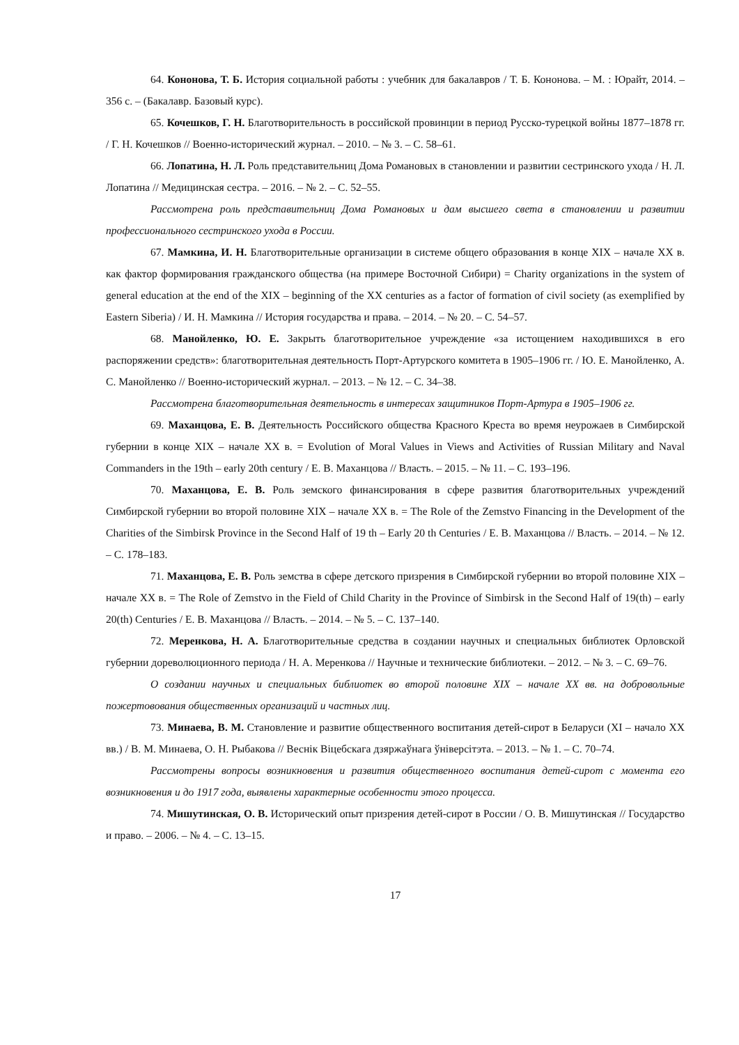64. Кононова, Т. Б. История социальной работы : учебник для бакалавров / Т. Б. Кононова. – М. : Юрайт, 2014. – 356 с. – (Бакалавр. Базовый курс).
65. Кочешков, Г. Н. Благотворительность в российской провинции в период Русско-турецкой войны 1877–1878 гг. / Г. Н. Кочешков // Военно-исторический журнал. – 2010. – № 3. – С. 58–61.
66. Лопатина, Н. Л. Роль представительниц Дома Романовых в становлении и развитии сестринского ухода / Н. Л. Лопатина // Медицинская сестра. – 2016. – № 2. – С. 52–55.
Рассмотрена роль представительниц Дома Романовых и дам высшего света в становлении и развитии профессионального сестринского ухода в России.
67. Мамкина, И. Н. Благотворительные организации в системе общего образования в конце XIX – начале XX в. как фактор формирования гражданского общества (на примере Восточной Сибири) = Charity organizations in the system of general education at the end of the XIX – beginning of the XX centuries as a factor of formation of civil society (as exemplified by Eastern Siberia) / И. Н. Мамкина // История государства и права. – 2014. – № 20. – С. 54–57.
68. Манойленко, Ю. Е. Закрыть благотворительное учреждение «за истощением находившихся в его распоряжении средств»: благотворительная деятельность Порт-Артурского комитета в 1905–1906 гг. / Ю. Е. Манойленко, А. С. Манойленко // Военно-исторический журнал. – 2013. – № 12. – С. 34–38.
Рассмотрена благотворительная деятельность в интересах защитников Порт-Артура в 1905–1906 гг.
69. Маханцова, Е. В. Деятельность Российского общества Красного Креста во время неурожаев в Симбирской губернии в конце XIX – начале XX в. = Evolution of Moral Values in Views and Activities of Russian Military and Naval Commanders in the 19th – early 20th century / Е. В. Маханцова // Власть. – 2015. – № 11. – С. 193–196.
70. Маханцова, Е. В. Роль земского финансирования в сфере развития благотворительных учреждений Симбирской губернии во второй половине XIX – начале XX в. = The Role of the Zemstvo Financing in the Development of the Charities of the Simbirsk Province in the Second Half of 19 th – Early 20 th Centuries / Е. В. Маханцова // Власть. – 2014. – № 12. – С. 178–183.
71. Маханцова, Е. В. Роль земства в сфере детского призрения в Симбирской губернии во второй половине XIX – начале XX в. = The Role of Zemstvo in the Field of Child Charity in the Province of Simbirsk in the Second Half of 19(th) – early 20(th) Centuries / Е. В. Маханцова // Власть. – 2014. – № 5. – С. 137–140.
72. Меренкова, Н. А. Благотворительные средства в создании научных и специальных библиотек Орловской губернии дореволюционного периода / Н. А. Меренкова // Научные и технические библиотеки. – 2012. – № 3. – С. 69–76.
О создании научных и специальных библиотек во второй половине XIX – начале XX вв. на добровольные пожертовования общественных организаций и частных лиц.
73. Минаева, В. М. Становление и развитие общественного воспитания детей-сирот в Беларуси (XI – начало XX вв.) / В. М. Минаева, О. Н. Рыбакова // Веснік Віцебскага дзяржаўнага ўніверсітэта. – 2013. – № 1. – С. 70–74.
Рассмотрены вопросы возникновения и развития общественного воспитания детей-сирот с момента его возникновения и до 1917 года, выявлены характерные особенности этого процесса.
74. Мишутинская, О. В. Исторический опыт призрения детей-сирот в России / О. В. Мишутинская // Государство и право. – 2006. – № 4. – С. 13–15.
17